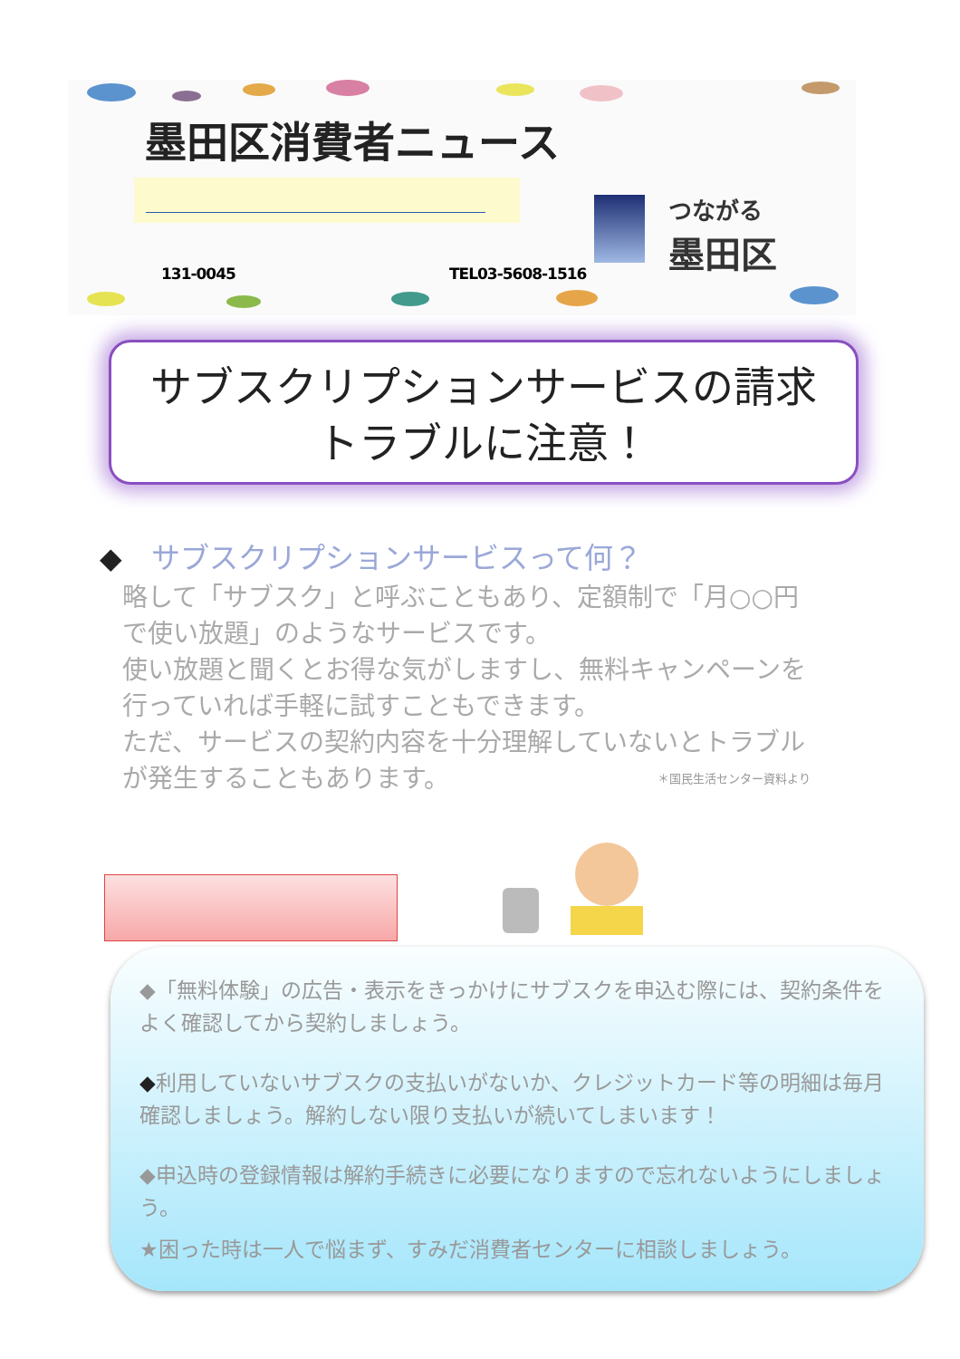墨田区消費者ニュース
つながる
墨田区
131-0045 TEL03-5608-1516
サブスクリプションサービスの請求
トラブルに注意！
◆　サブスクリプションサービスって何？
略して「サブスク」と呼ぶこともあり、定額制で「月○○円で使い放題」のようなサービスです。
使い放題と聞くとお得な気がしますし、無料キャンペーンを行っていれば手軽に試すこともできます。
ただ、サービスの契約内容を十分理解していないとトラブルが発生することもあります。 ＊国民生活センター資料より
◆「無料体験」の広告・表示をきっかけにサブスクを申込む際には、契約条件をよく確認してから契約しましょう。
◆利用していないサブスクの支払いがないか、クレジットカード等の明細は毎月確認しましょう。解約しない限り支払いが続いてしまいます！
◆申込時の登録情報は解約手続きに必要になりますので忘れないようにしましょう。
★困った時は一人で悩まず、すみだ消費者センターに相談しましょう。